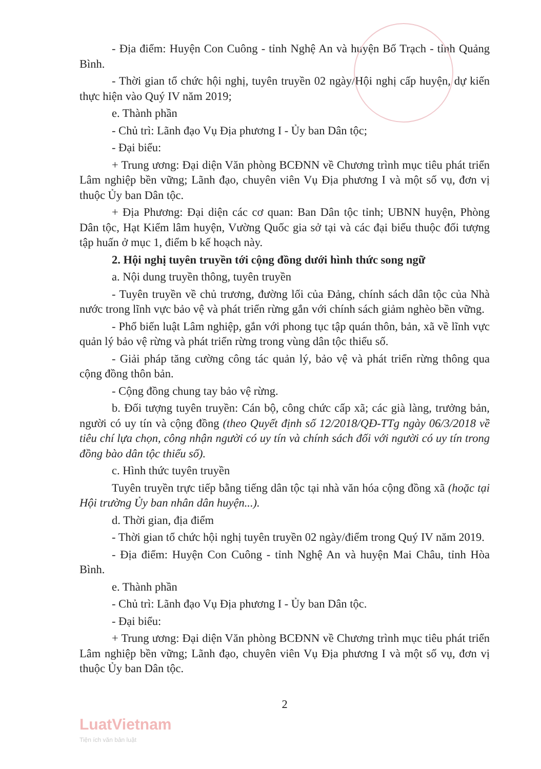- Địa điểm: Huyện Con Cuông - tỉnh Nghệ An và huyện Bố Trạch - tỉnh Quảng Bình.
- Thời gian tổ chức hội nghị, tuyên truyền 02 ngày/Hội nghị cấp huyện, dự kiến thực hiện vào Quý IV năm 2019;
e. Thành phần
- Chủ trì: Lãnh đạo Vụ Địa phương I - Ủy ban Dân tộc;
- Đại biểu:
+ Trung ương: Đại diện Văn phòng BCĐNN về Chương trình mục tiêu phát triển Lâm nghiệp bền vững; Lãnh đạo, chuyên viên Vụ Địa phương I và một số vụ, đơn vị thuộc Ủy ban Dân tộc.
+ Địa Phương: Đại diện các cơ quan: Ban Dân tộc tỉnh; UBNN huyện, Phòng Dân tộc, Hạt Kiểm lâm huyện, Vường Quốc gia sở tại và các đại biểu thuộc đối tượng tập huấn ở mục 1, điểm b kế hoạch này.
2. Hội nghị tuyên truyền tới cộng đồng dưới hình thức song ngữ
a. Nội dung truyền thông, tuyên truyền
- Tuyên truyền về chủ trương, đường lối của Đảng, chính sách dân tộc của Nhà nước trong lĩnh vực bảo vệ và phát triển rừng gắn với chính sách giảm nghèo bền vững.
- Phổ biến luật Lâm nghiệp, gắn với phong tục tập quán thôn, bản, xã về lĩnh vực quản lý bảo vệ rừng và phát triển rừng trong vùng dân tộc thiểu số.
- Giải pháp tăng cường công tác quản lý, bảo vệ và phát triển rừng thông qua cộng đồng thôn bản.
- Cộng đồng chung tay bảo vệ rừng.
b. Đối tượng tuyên truyền: Cán bộ, công chức cấp xã; các già làng, trưởng bản, người có uy tín và cộng đồng (theo Quyết định số 12/2018/QĐ-TTg ngày 06/3/2018 về tiêu chí lựa chọn, công nhận người có uy tín và chính sách đối với người có uy tín trong đồng bào dân tộc thiểu số).
c. Hình thức tuyên truyền
Tuyên truyền trực tiếp bằng tiếng dân tộc tại nhà văn hóa cộng đồng xã (hoặc tại Hội trường Ủy ban nhân dân huyện...).
d. Thời gian, địa điểm
- Thời gian tổ chức hội nghị tuyên truyền 02 ngày/điểm trong Quý IV năm 2019.
- Địa điểm: Huyện Con Cuông - tỉnh Nghệ An và huyện Mai Châu, tỉnh Hòa Bình.
e. Thành phần
- Chủ trì: Lãnh đạo Vụ Địa phương I - Ủy ban Dân tộc.
- Đại biểu:
+ Trung ương: Đại diện Văn phòng BCĐNN về Chương trình mục tiêu phát triển Lâm nghiệp bền vững; Lãnh đạo, chuyên viên Vụ Địa phương I và một số vụ, đơn vị thuộc Ủy ban Dân tộc.
2
LuatVietnam
Tiện ích văn bản luật